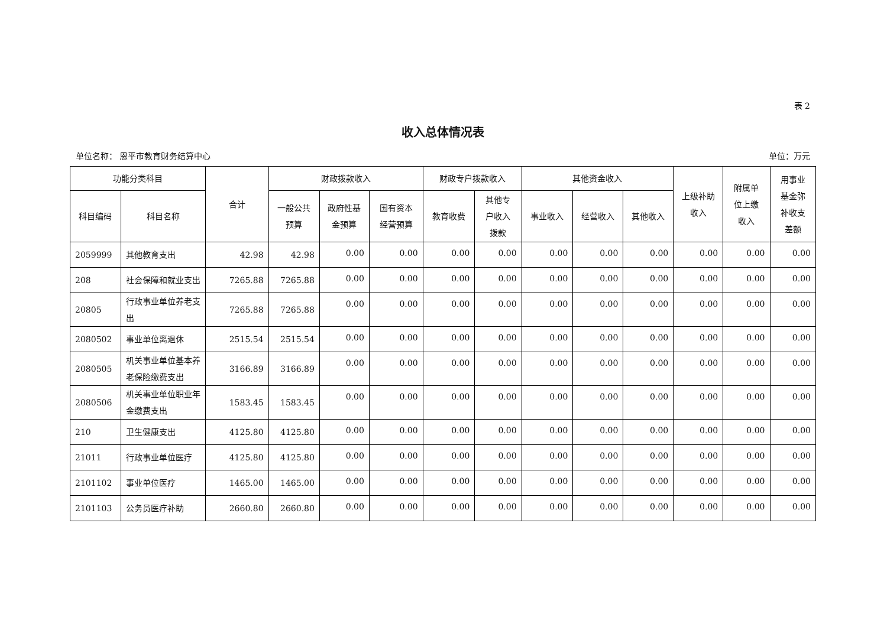表 2
收入总体情况表
单位名称： 恩平市教育财务结算中心 单位：万元
| 功能分类科目 | | 合计 | 财政拨款收入 | | | 财政专户拨款收入 | | 其他资金收入 | | | 上级补助 收入 | 附属单 位上缴 收入 | 用事业 基金弥 补收支 差额 |
| --- | --- | --- | --- | --- | --- | --- | --- | --- | --- | --- | --- | --- | --- |
| 科目编码 | 科目名称 | | 一般公共 预算 | 政府性基 金预算 | 国有资本 经营预算 | 教育收费 | 其他专 户收入 拨款 | 事业收入 | 经营收入 | 其他收入 | | | |
| 2059999 | 其他教育支出 | 42.98 | 42.98 | 0.00 | 0.00 | 0.00 | 0.00 | 0.00 | 0.00 | 0.00 | 0.00 | 0.00 | 0.00 |
| 208 | 社会保障和就业支出 | 7265.88 | 7265.88 | 0.00 | 0.00 | 0.00 | 0.00 | 0.00 | 0.00 | 0.00 | 0.00 | 0.00 | 0.00 |
| 20805 | 行政事业单位养老支出 | 7265.88 | 7265.88 | 0.00 | 0.00 | 0.00 | 0.00 | 0.00 | 0.00 | 0.00 | 0.00 | 0.00 | 0.00 |
| 2080502 | 事业单位离退休 | 2515.54 | 2515.54 | 0.00 | 0.00 | 0.00 | 0.00 | 0.00 | 0.00 | 0.00 | 0.00 | 0.00 | 0.00 |
| 2080505 | 机关事业单位基本养老保险缴费支出 | 3166.89 | 3166.89 | 0.00 | 0.00 | 0.00 | 0.00 | 0.00 | 0.00 | 0.00 | 0.00 | 0.00 | 0.00 |
| 2080506 | 机关事业单位职业年金缴费支出 | 1583.45 | 1583.45 | 0.00 | 0.00 | 0.00 | 0.00 | 0.00 | 0.00 | 0.00 | 0.00 | 0.00 | 0.00 |
| 210 | 卫生健康支出 | 4125.80 | 4125.80 | 0.00 | 0.00 | 0.00 | 0.00 | 0.00 | 0.00 | 0.00 | 0.00 | 0.00 | 0.00 |
| 21011 | 行政事业单位医疗 | 4125.80 | 4125.80 | 0.00 | 0.00 | 0.00 | 0.00 | 0.00 | 0.00 | 0.00 | 0.00 | 0.00 | 0.00 |
| 2101102 | 事业单位医疗 | 1465.00 | 1465.00 | 0.00 | 0.00 | 0.00 | 0.00 | 0.00 | 0.00 | 0.00 | 0.00 | 0.00 | 0.00 |
| 2101103 | 公务员医疗补助 | 2660.80 | 2660.80 | 0.00 | 0.00 | 0.00 | 0.00 | 0.00 | 0.00 | 0.00 | 0.00 | 0.00 | 0.00 |